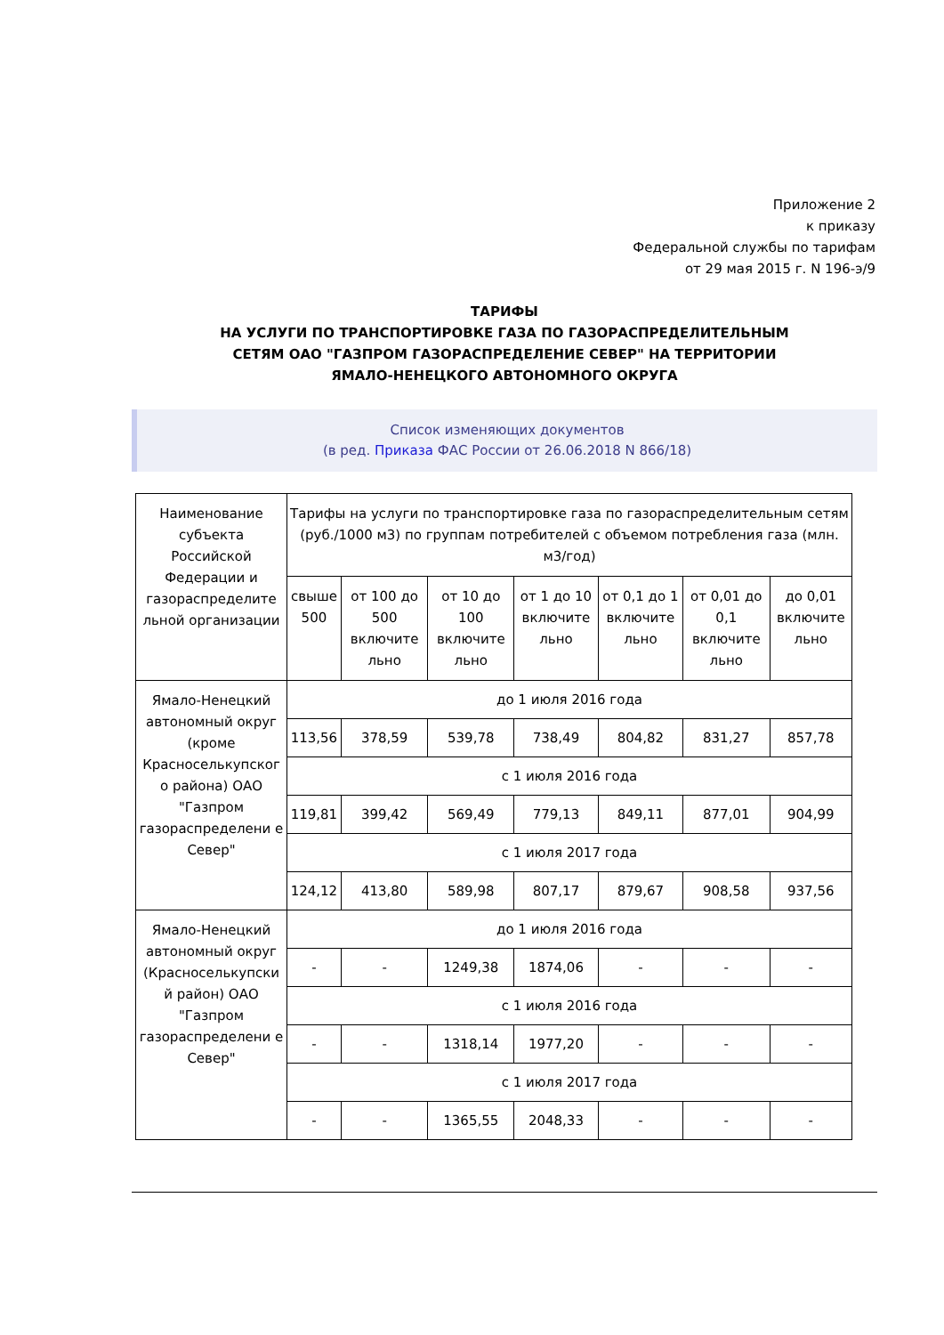Приложение 2
к приказу
Федеральной службы по тарифам
от 29 мая 2015 г. N 196-э/9
ТАРИФЫ
НА УСЛУГИ ПО ТРАНСПОРТИРОВКЕ ГАЗА ПО ГАЗОРАСПРЕДЕЛИТЕЛЬНЫМ
СЕТЯМ ОАО "ГАЗПРОМ ГАЗОРАСПРЕДЕЛЕНИЕ СЕВЕР" НА ТЕРРИТОРИИ
ЯМАЛО-НЕНЕЦКОГО АВТОНОМНОГО ОКРУГА
Список изменяющих документов
(в ред. Приказа ФАС России от 26.06.2018 N 866/18)
| Наименование субъекта Российской Федерации и газораспределите льной организации | Тарифы на услуги по транспортировке газа по газораспределительным сетям (руб./1000 м3) по группам потребителей с объемом потребления газа (млн. м3/год) | | | | | | |
| | свыше 500 | от 100 до 500 включите льно | от 10 до 100 включите льно | от 1 до 10 включите льно | от 0,1 до 1 включите льно | от 0,01 до 0,1 включите льно | до 0,01 включите льно |
| Ямало-Ненецкий автономный округ (кроме Красноселькупског о района) ОАО "Газпром газораспределени е Север" | до 1 июля 2016 года | | | | | | |
| | 113,56 | 378,59 | 539,78 | 738,49 | 804,82 | 831,27 | 857,78 |
| | с 1 июля 2016 года | | | | | | |
| | 119,81 | 399,42 | 569,49 | 779,13 | 849,11 | 877,01 | 904,99 |
| | с 1 июля 2017 года | | | | | | |
| | 124,12 | 413,80 | 589,98 | 807,17 | 879,67 | 908,58 | 937,56 |
| Ямало-Ненецкий автономный округ (Красноселькупски й район) ОАО "Газпром газораспределени е Север" | до 1 июля 2016 года | | | | | | |
| | - | - | 1249,38 | 1874,06 | - | - | - |
| | с 1 июля 2016 года | | | | | | |
| | - | - | 1318,14 | 1977,20 | - | - | - |
| | с 1 июля 2017 года | | | | | | |
| | - | - | 1365,55 | 2048,33 | - | - | - |